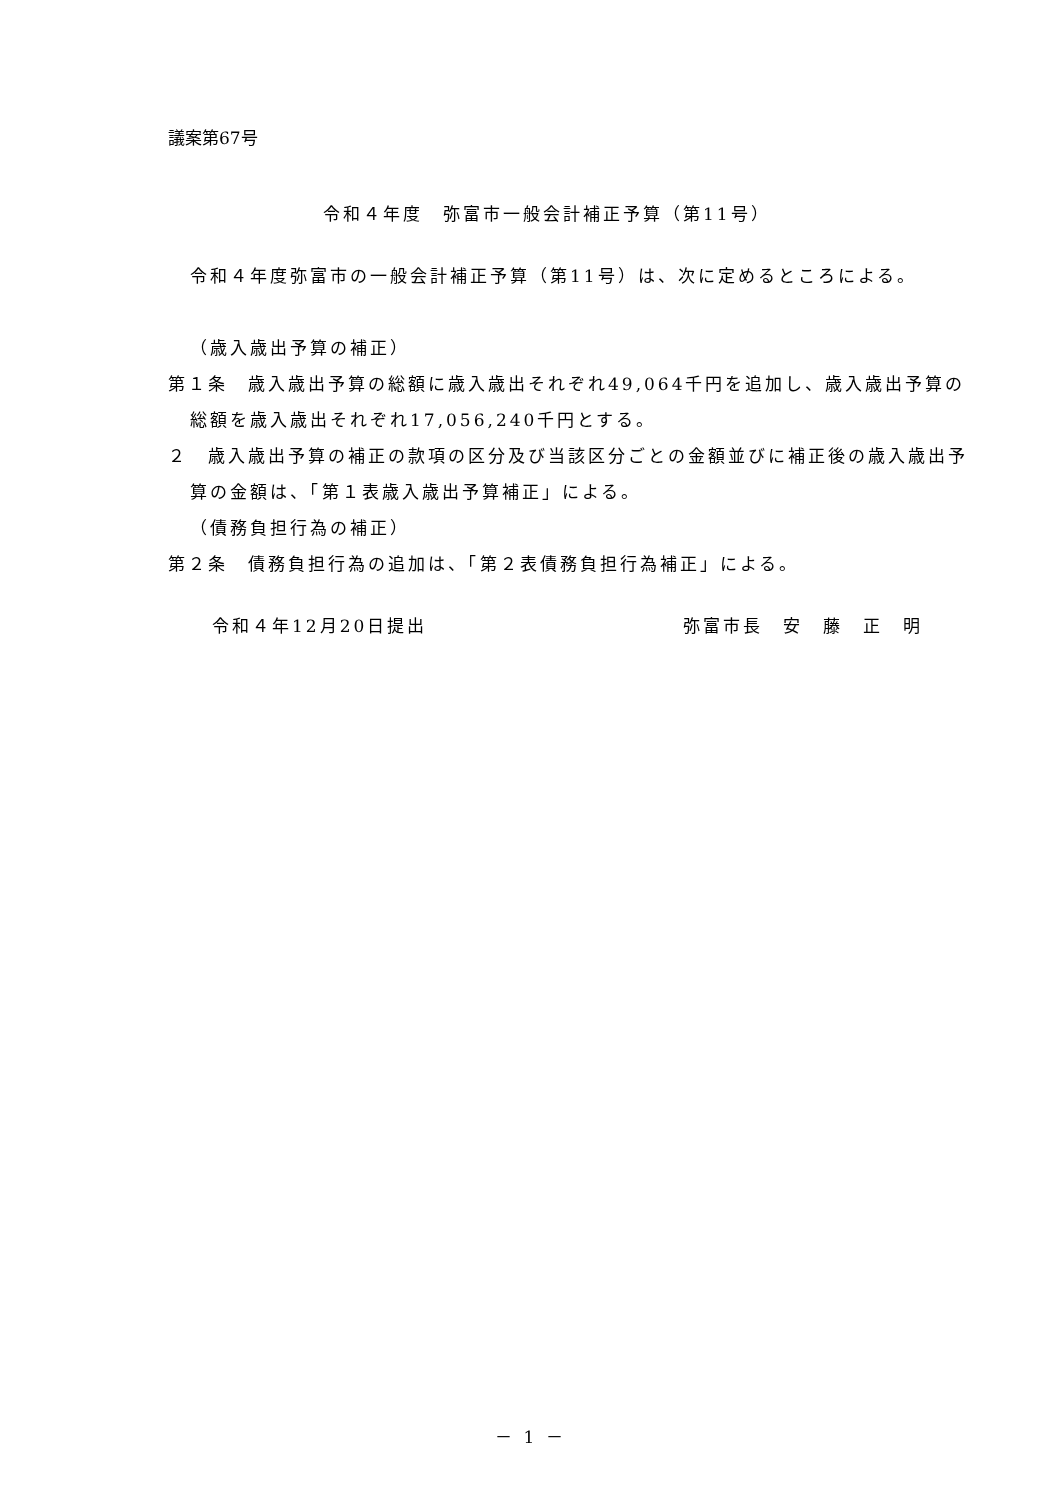議案第67号
令和４年度　弥富市一般会計補正予算（第11号）
令和４年度弥富市の一般会計補正予算（第11号）は、次に定めるところによる。
（歳入歳出予算の補正）
第１条　歳入歳出予算の総額に歳入歳出それぞれ49,064千円を追加し、歳入歳出予算の総額を歳入歳出それぞれ17,056,240千円とする。
２　歳入歳出予算の補正の款項の区分及び当該区分ごとの金額並びに補正後の歳入歳出予算の金額は、「第１表歳入歳出予算補正」による。
（債務負担行為の補正）
第２条　債務負担行為の追加は、「第２表債務負担行為補正」による。
令和４年12月20日提出 弥富市長　安　藤　正　明
－ 1 －